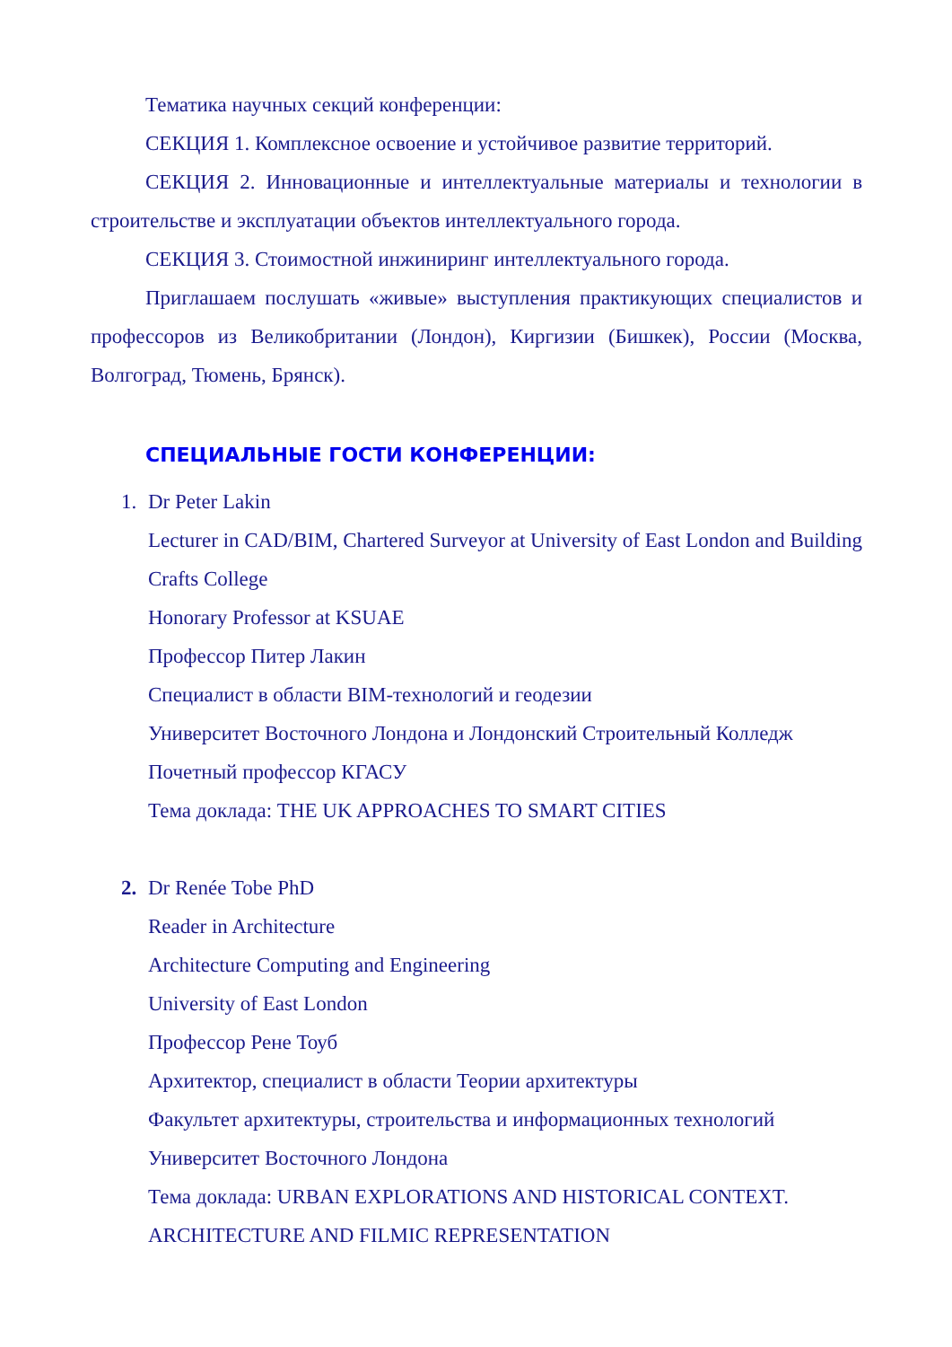Тематика научных секций конференции:
СЕКЦИЯ 1. Комплексное освоение и устойчивое развитие территорий.
СЕКЦИЯ 2. Инновационные и интеллектуальные материалы и технологии в строительстве и эксплуатации объектов интеллектуального города.
СЕКЦИЯ 3. Стоимостной инжиниринг интеллектуального города.
Приглашаем послушать «живые» выступления практикующих специалистов и профессоров из Великобритании (Лондон), Киргизии (Бишкек), России (Москва, Волгоград, Тюмень, Брянск).
СПЕЦИАЛЬНЫЕ ГОСТИ КОНФЕРЕНЦИИ:
1. Dr Peter Lakin
Lecturer in CAD/BIM, Chartered Surveyor at University of East London and Building Crafts College
Honorary Professor at KSUAE
Профессор Питер Лакин
Специалист в области BIM-технологий и геодезии
Университет Восточного Лондона и Лондонский Строительный Колледж
Почетный профессор КГАСУ
Тема доклада: THE UK APPROACHES TO SMART CITIES
2. Dr Renée Tobe PhD
Reader in Architecture
Architecture Computing and Engineering
University of East London
Профессор Рене Тоуб
Архитектор, специалист в области Теории архитектуры
Факультет архитектуры, строительства и информационных технологий
Университет Восточного Лондона
Тема доклада: URBAN EXPLORATIONS AND HISTORICAL CONTEXT. ARCHITECTURE AND FILMIC REPRESENTATION